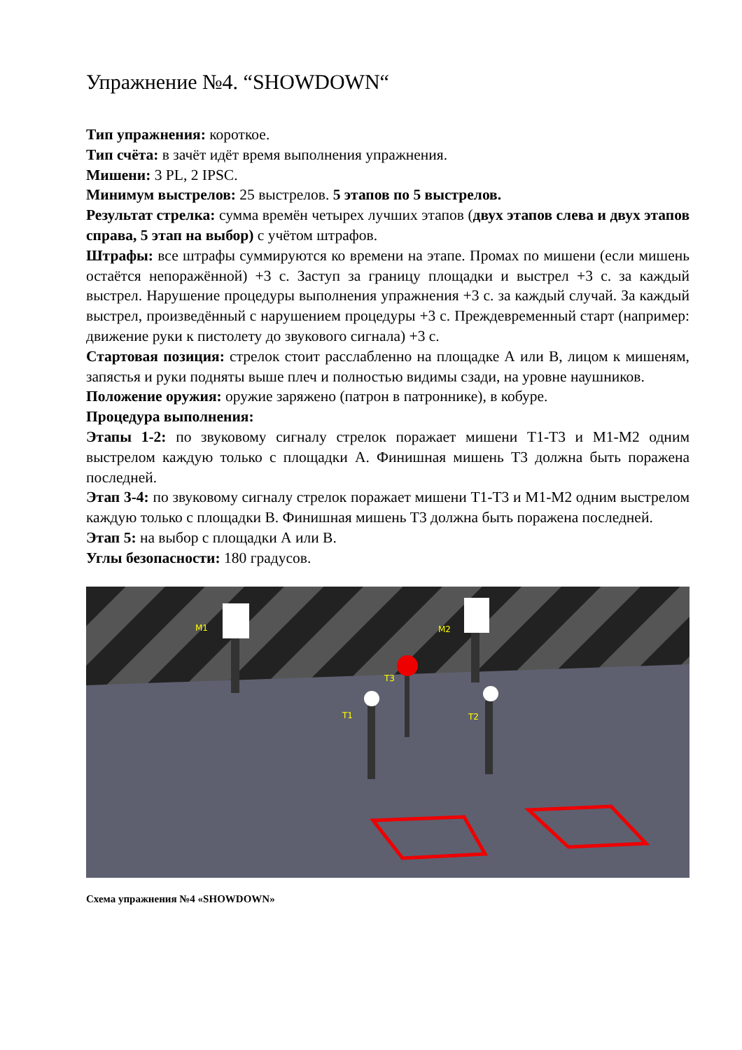Упражнение №4. “SHOWDOWN“
Тип упражнения: короткое.
Тип счёта: в зачёт идёт время выполнения упражнения.
Мишени: 3 PL, 2 IPSC.
Минимум выстрелов: 25 выстрелов. 5 этапов по 5 выстрелов.
Результат стрелка: сумма времён четырех лучших этапов (двух этапов слева и двух этапов справа, 5 этап на выбор) с учётом штрафов.
Штрафы: все штрафы суммируются ко времени на этапе. Промах по мишени (если мишень остаётся непоражённой) +3 с. Заступ за границу площадки и выстрел +3 с. за каждый выстрел. Нарушение процедуры выполнения упражнения +3 с. за каждый случай. За каждый выстрел, произведённый с нарушением процедуры +3 с. Преждевременный старт (например: движение руки к пистолету до звукового сигнала) +3 с.
Стартовая позиция: стрелок стоит расслабленно на площадке А или В, лицом к мишеням, запястья и руки подняты выше плеч и полностью видимы сзади, на уровне наушников.
Положение оружия: оружие заряжено (патрон в патроннике), в кобуре.
Процедура выполнения:
Этапы 1-2: по звуковому сигналу стрелок поражает мишени Т1-Т3 и М1-М2 одним выстрелом каждую только с площадки А. Финишная мишень Т3 должна быть поражена последней.
Этап 3-4: по звуковому сигналу стрелок поражает мишени Т1-Т3 и М1-М2 одним выстрелом каждую только с площадки В. Финишная мишень Т3 должна быть поражена последней.
Этап 5: на выбор с площадки А или В.
Углы безопасности: 180 градусов.
M1
M2
T3
T1
T2
Схема упражнения №4 «SHOWDOWN»